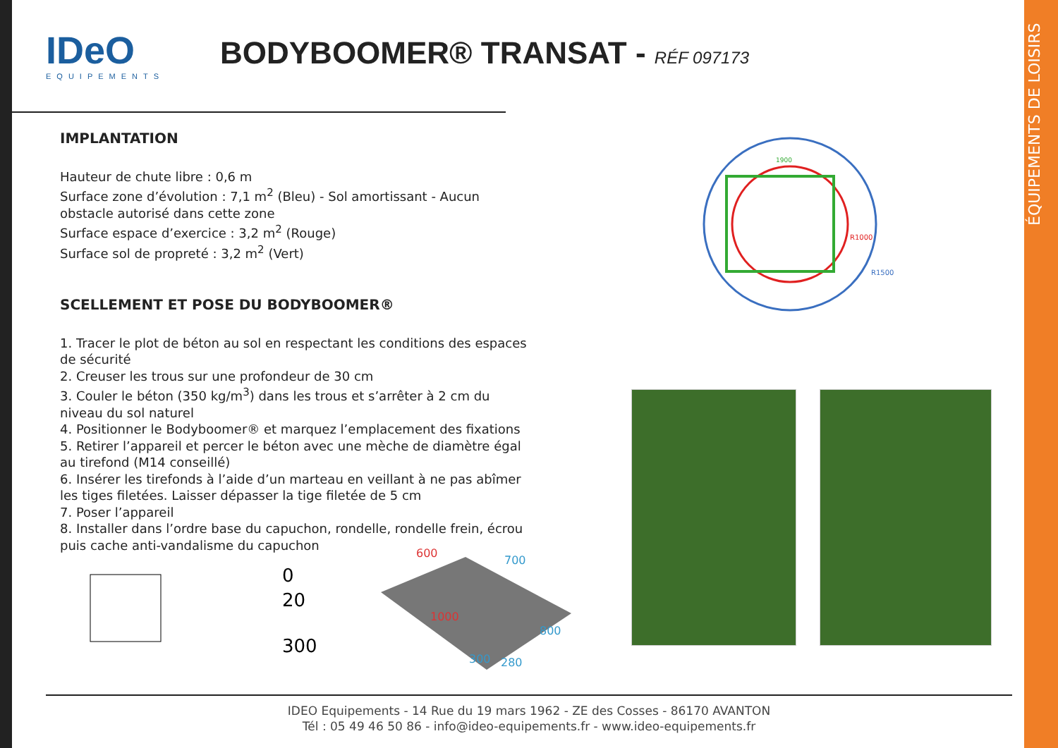ÉQUIPEMENTS DE LOISIRS
IDeO
EQUIPEMENTS
BODYBOOMER® TRANSAT - RÉF 097173
IMPLANTATION
Hauteur de chute libre : 0,6 m
Surface zone d’évolution : 7,1 m<sup>2</sup> (Bleu) - Sol amortissant - Aucun obstacle autorisé dans cette zone
Surface espace d’exercice : 3,2 m<sup>2</sup> (Rouge)
Surface sol de propreté : 3,2 m<sup>2</sup> (Vert)
SCELLEMENT ET POSE DU BODYBOOMER®
1. Tracer le plot de béton au sol en respectant les conditions des espaces de sécurité
2. Creuser les trous sur une profondeur de 30 cm
3. Couler le béton (350 kg/m<sup>3</sup>) dans les trous et s’arrêter à 2 cm du niveau du sol naturel
4. Positionner le Bodyboomer® et marquez l’emplacement des fixations
5. Retirer l’appareil et percer le béton avec une mèche de diamètre égal au tirefond (M14 conseillé)
6. Insérer les tirefonds à l’aide d’un marteau en veillant à ne pas abîmer les tiges filetées. Laisser dépasser la tige filetée de 5 cm
7. Poser l’appareil
8. Installer dans l’ordre base du capuchon, rondelle, rondelle frein, écrou puis cache anti-vandalisme du capuchon
1900
R1000
R1500
0
20
300
600
700
1000
800
300
280
IDEO Equipements - 14 Rue du 19 mars 1962 - ZE des Cosses - 86170 AVANTON
Tél : 05 49 46 50 86 - info@ideo-equipements.fr - www.ideo-equipements.fr